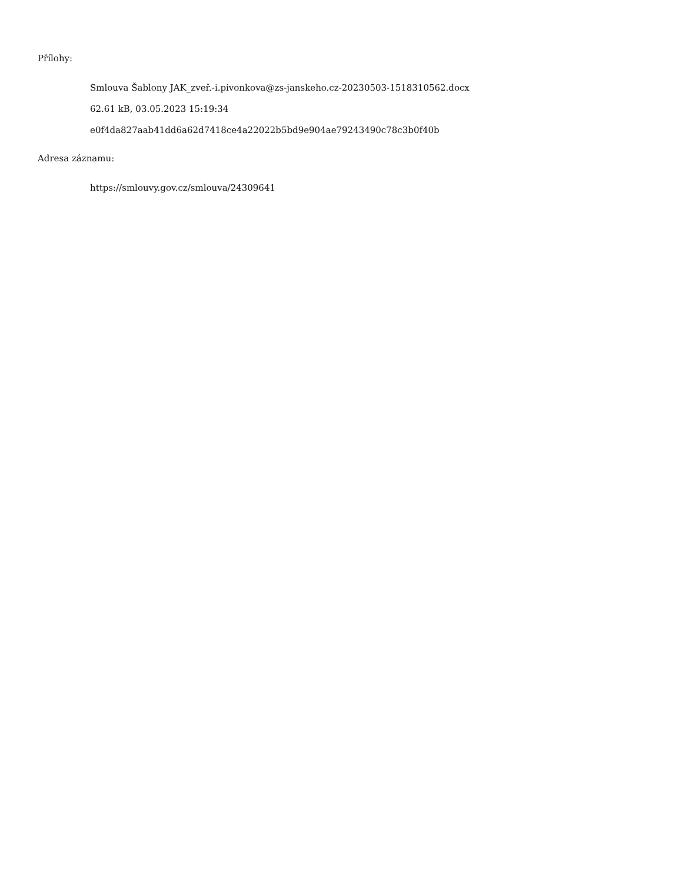Přílohy:
Smlouva Šablony JAK_zveř.-i.pivonkova@zs-janskeho.cz-20230503-1518310562.docx
62.61 kB, 03.05.2023 15:19:34
e0f4da827aab41dd6a62d7418ce4a22022b5bd9e904ae79243490c78c3b0f40b
Adresa záznamu:
https://smlouvy.gov.cz/smlouva/24309641